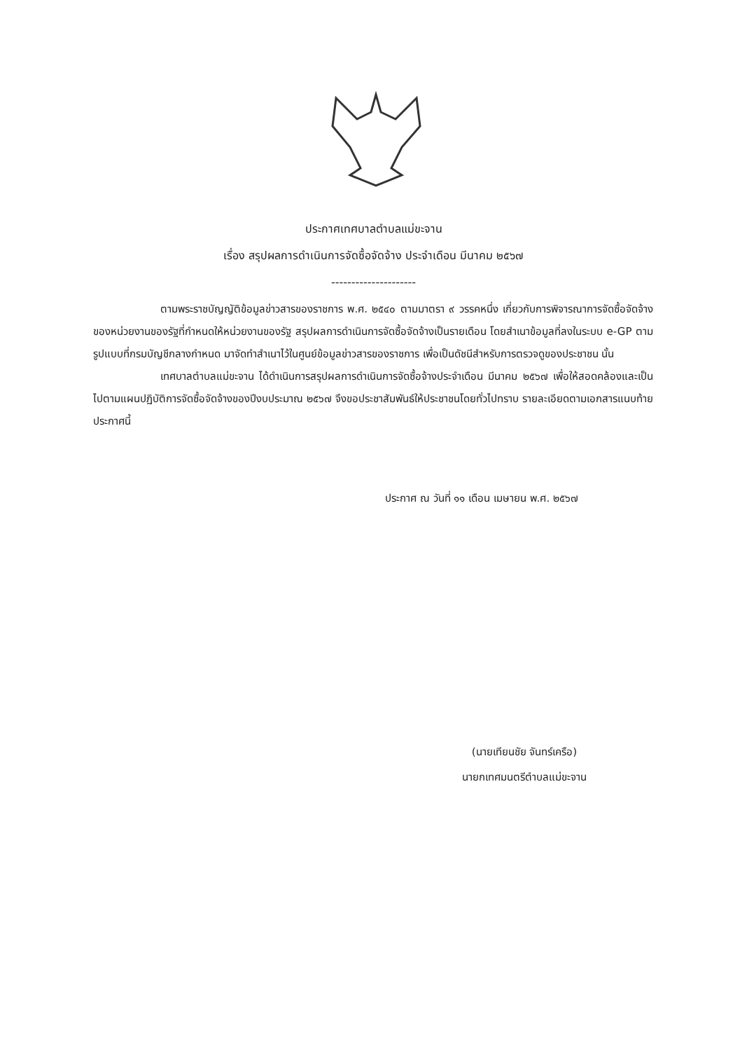ประกาศเทศบาลตำบลแม่ขะจาน
เรื่อง สรุปผลการดำเนินการจัดซื้อจัดจ้าง ประจำเดือน มีนาคม ๒๕๖๗
---------------------
ตามพระราชบัญญัติข้อมูลข่าวสารของราชการ พ.ศ. ๒๕๔๐ ตามมาตรา ๙ วรรคหนึ่ง เกี่ยวกับการพิจารณาการจัดซื้อจัดจ้างของหน่วยงานของรัฐที่กำหนดให้หน่วยงานของรัฐ สรุปผลการดำเนินการจัดซื้อจัดจ้างเป็นรายเดือน โดยสำเนาข้อมูลที่ลงในระบบ e-GP ตามรูปแบบที่กรมบัญชีกลางกำหนด มาจัดทำสำเนาไว้ในศูนย์ข้อมูลข่าวสารของราชการ เพื่อเป็นดัชนีสำหรับการตรวจดูของประชาชน นั้น
เทศบาลตำบลแม่ขะจาน ได้ดำเนินการสรุปผลการดำเนินการจัดซื้อจ้างประจำเดือน มีนาคม ๒๕๖๗ เพื่อให้สอดคล้องและเป็นไปตามแผนปฏิบัติการจัดซื้อจัดจ้างของปีงบประมาณ ๒๕๖๗ จึงขอประชาสัมพันธ์ให้ประชาชนโดยทั่วไปทราบ รายละเอียดตามเอกสารแนบท้ายประกาศนี้
ประกาศ ณ วันที่ ๑๑ เดือน เมษายน พ.ศ. ๒๕๖๗
(นายเทียนชัย จันทร์เครือ)
นายกเทศมนตรีตำบลแม่ขะจาน